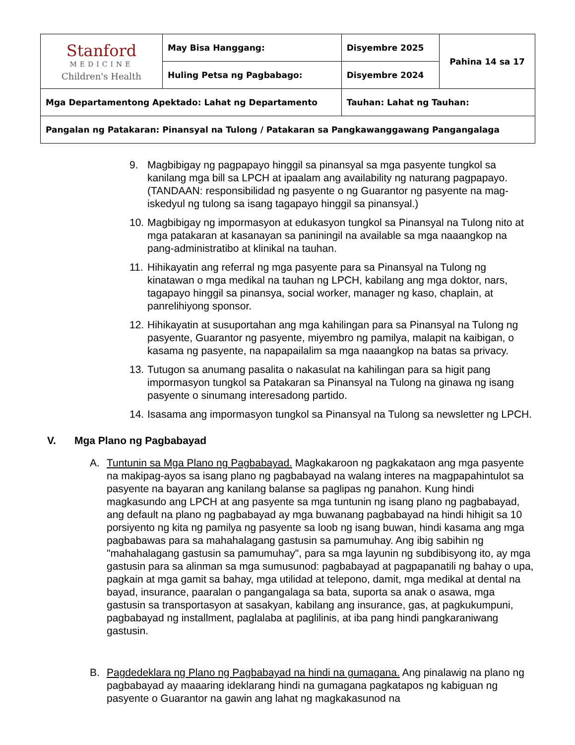| Stanford MEDICINE Children's Health | May Bisa Hanggang: | Disyembre 2025 | Pahina 14 sa 17 |
| | Huling Petsa ng Pagbabago: | Disyembre 2024 | |
| Mga Departamentong Apektado: Lahat ng Departamento | | Tauhan: Lahat ng Tauhan: | |
| Pangalan ng Patakaran: Pinansyal na Tulong / Patakaran sa Pangkawanggawang Pangangalaga | | | |
9. Magbibigay ng pagpapayo hinggil sa pinansyal sa mga pasyente tungkol sa kanilang mga bill sa LPCH at ipaalam ang availability ng naturang pagpapayo. (TANDAAN: responsibilidad ng pasyente o ng Guarantor ng pasyente na mag-iskedyul ng tulong sa isang tagapayo hinggil sa pinansyal.)
10. Magbibigay ng impormasyon at edukasyon tungkol sa Pinansyal na Tulong nito at mga patakaran at kasanayan sa paniningil na available sa mga naaangkop na pang-administratibo at klinikal na tauhan.
11. Hihikayatin ang referral ng mga pasyente para sa Pinansyal na Tulong ng kinatawan o mga medikal na tauhan ng LPCH, kabilang ang mga doktor, nars, tagapayo hinggil sa pinansya, social worker, manager ng kaso, chaplain, at panrelihiyong sponsor.
12. Hihikayatin at susuportahan ang mga kahilingan para sa Pinansyal na Tulong ng pasyente, Guarantor ng pasyente, miyembro ng pamilya, malapit na kaibigan, o kasama ng pasyente, na napapailalim sa mga naaangkop na batas sa privacy.
13. Tutugon sa anumang pasalita o nakasulat na kahilingan para sa higit pang impormasyon tungkol sa Patakaran sa Pinansyal na Tulong na ginawa ng isang pasyente o sinumang interesadong partido.
14. Isasama ang impormasyon tungkol sa Pinansyal na Tulong sa newsletter ng LPCH.
V. Mga Plano ng Pagbabayad
A. Tuntunin sa Mga Plano ng Pagbabayad. Magkakaroon ng pagkakataon ang mga pasyente na makipag-ayos sa isang plano ng pagbabayad na walang interes na magpapahintulot sa pasyente na bayaran ang kanilang balanse sa paglipas ng panahon. Kung hindi magkasundo ang LPCH at ang pasyente sa mga tuntunin ng isang plano ng pagbabayad, ang default na plano ng pagbabayad ay mga buwanang pagbabayad na hindi hihigit sa 10 porsiyento ng kita ng pamilya ng pasyente sa loob ng isang buwan, hindi kasama ang mga pagbabawas para sa mahahalagang gastusin sa pamumuhay. Ang ibig sabihin ng "mahahalagang gastusin sa pamumuhay", para sa mga layunin ng subdibisyong ito, ay mga gastusin para sa alinman sa mga sumusunod: pagbabayad at pagpapanatili ng bahay o upa, pagkain at mga gamit sa bahay, mga utilidad at telepono, damit, mga medikal at dental na bayad, insurance, paaralan o pangangalaga sa bata, suporta sa anak o asawa, mga gastusin sa transportasyon at sasakyan, kabilang ang insurance, gas, at pagkukumpuni, pagbabayad ng installment, paglalaba at paglilinis, at iba pang hindi pangkaraniwang gastusin.
B. Pagdedeklara ng Plano ng Pagbabayad na hindi na gumagana. Ang pinalawig na plano ng pagbabayad ay maaaring ideklarang hindi na gumagana pagkatapos ng kabiguan ng pasyente o Guarantor na gawin ang lahat ng magkakasunod na